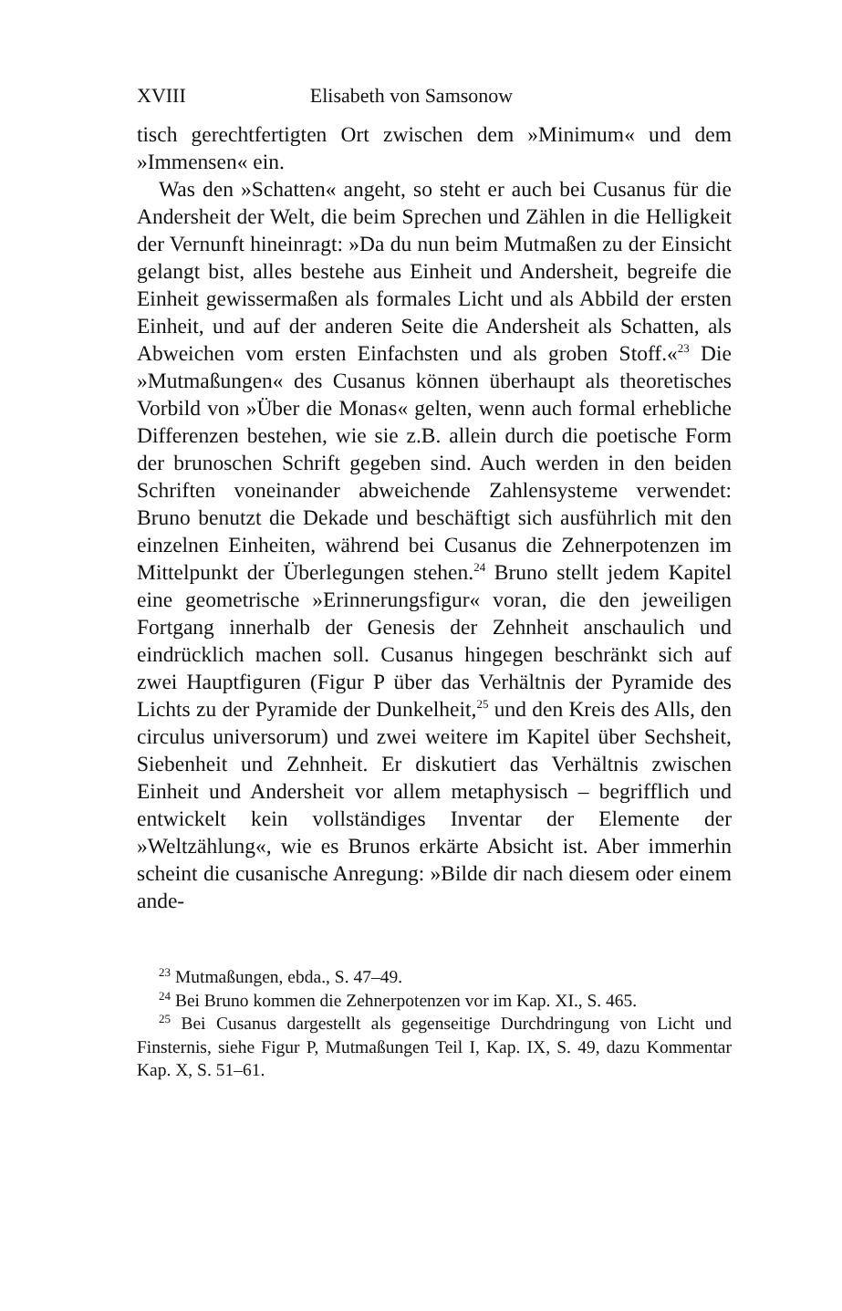XVIII Elisabeth von Samsonow
tisch gerechtfertigten Ort zwischen dem »Minimum« und dem »Immensen« ein.
Was den »Schatten« angeht, so steht er auch bei Cusanus für die Andersheit der Welt, die beim Sprechen und Zählen in die Helligkeit der Vernunft hineinragt: »Da du nun beim Mutmaßen zu der Einsicht gelangt bist, alles bestehe aus Einheit und Andersheit, begreife die Einheit gewissermaßen als formales Licht und als Abbild der ersten Einheit, und auf der anderen Seite die Andersheit als Schatten, als Abweichen vom ersten Einfachsten und als groben Stoff.«<sup>23</sup> Die »Mutmaßungen« des Cusanus können überhaupt als theoretisches Vorbild von »Über die Monas« gelten, wenn auch formal erhebliche Differenzen bestehen, wie sie z.B. allein durch die poetische Form der brunoschen Schrift gegeben sind. Auch werden in den beiden Schriften voneinander abweichende Zahlensysteme verwendet: Bruno benutzt die Dekade und beschäftigt sich ausführlich mit den einzelnen Einheiten, während bei Cusanus die Zehnerpotenzen im Mittelpunkt der Überlegungen stehen.<sup>24</sup> Bruno stellt jedem Kapitel eine geometrische »Erinnerungsfigur« voran, die den jeweiligen Fortgang innerhalb der Genesis der Zehnheit anschaulich und eindrücklich machen soll. Cusanus hingegen beschränkt sich auf zwei Hauptfiguren (Figur P über das Verhältnis der Pyramide des Lichts zu der Pyramide der Dunkelheit,<sup>25</sup> und den Kreis des Alls, den circulus universorum) und zwei weitere im Kapitel über Sechsheit, Siebenheit und Zehnheit. Er diskutiert das Verhältnis zwischen Einheit und Andersheit vor allem metaphysisch – begrifflich und entwickelt kein vollständiges Inventar der Elemente der »Weltzählung«, wie es Brunos erkärte Absicht ist. Aber immerhin scheint die cusanische Anregung: »Bilde dir nach diesem oder einem ande-
<sup>23</sup> Mutmaßungen, ebda., S. 47–49.
<sup>24</sup> Bei Bruno kommen die Zehnerpotenzen vor im Kap. XI., S. 465.
<sup>25</sup> Bei Cusanus dargestellt als gegenseitige Durchdringung von Licht und Finsternis, siehe Figur P, Mutmaßungen Teil I, Kap. IX, S. 49, dazu Kommentar Kap. X, S. 51–61.